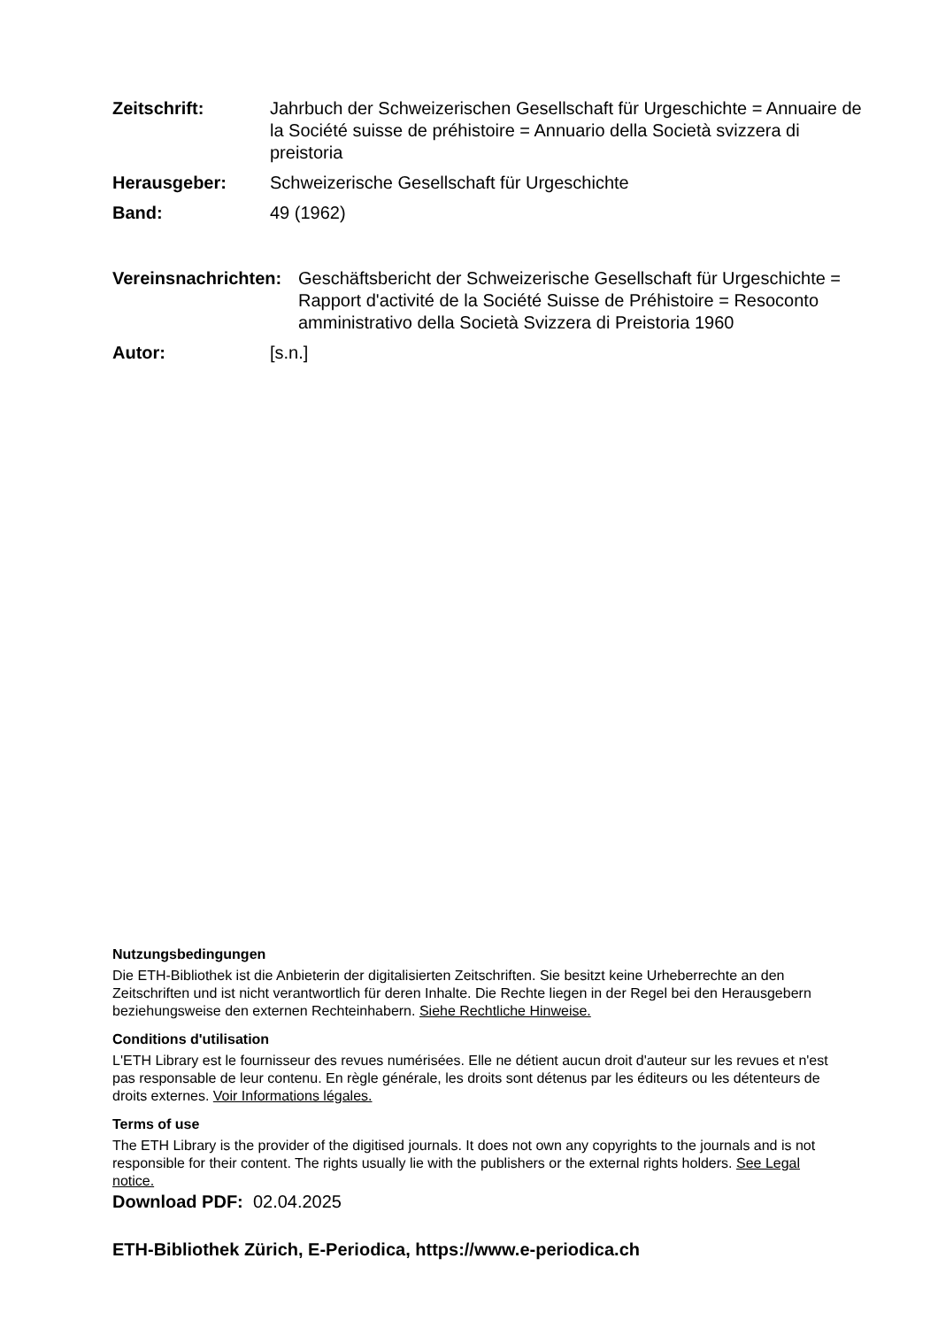Zeitschrift: Jahrbuch der Schweizerischen Gesellschaft für Urgeschichte = Annuaire de la Société suisse de préhistoire = Annuario della Società svizzera di preistoria
Herausgeber: Schweizerische Gesellschaft für Urgeschichte
Band: 49 (1962)
Vereinsnachrichten:
Geschäftsbericht der Schweizerische Gesellschaft für Urgeschichte = Rapport d'activité de la Société Suisse de Préhistoire = Resoconto amministrativo della Società Svizzera di Preistoria 1960
Autor: [s.n.]
Nutzungsbedingungen
Die ETH-Bibliothek ist die Anbieterin der digitalisierten Zeitschriften. Sie besitzt keine Urheberrechte an den Zeitschriften und ist nicht verantwortlich für deren Inhalte. Die Rechte liegen in der Regel bei den Herausgebern beziehungsweise den externen Rechteinhabern. Siehe Rechtliche Hinweise.
Conditions d'utilisation
L'ETH Library est le fournisseur des revues numérisées. Elle ne détient aucun droit d'auteur sur les revues et n'est pas responsable de leur contenu. En règle générale, les droits sont détenus par les éditeurs ou les détenteurs de droits externes. Voir Informations légales.
Terms of use
The ETH Library is the provider of the digitised journals. It does not own any copyrights to the journals and is not responsible for their content. The rights usually lie with the publishers or the external rights holders. See Legal notice.
Download PDF: 02.04.2025
ETH-Bibliothek Zürich, E-Periodica, https://www.e-periodica.ch